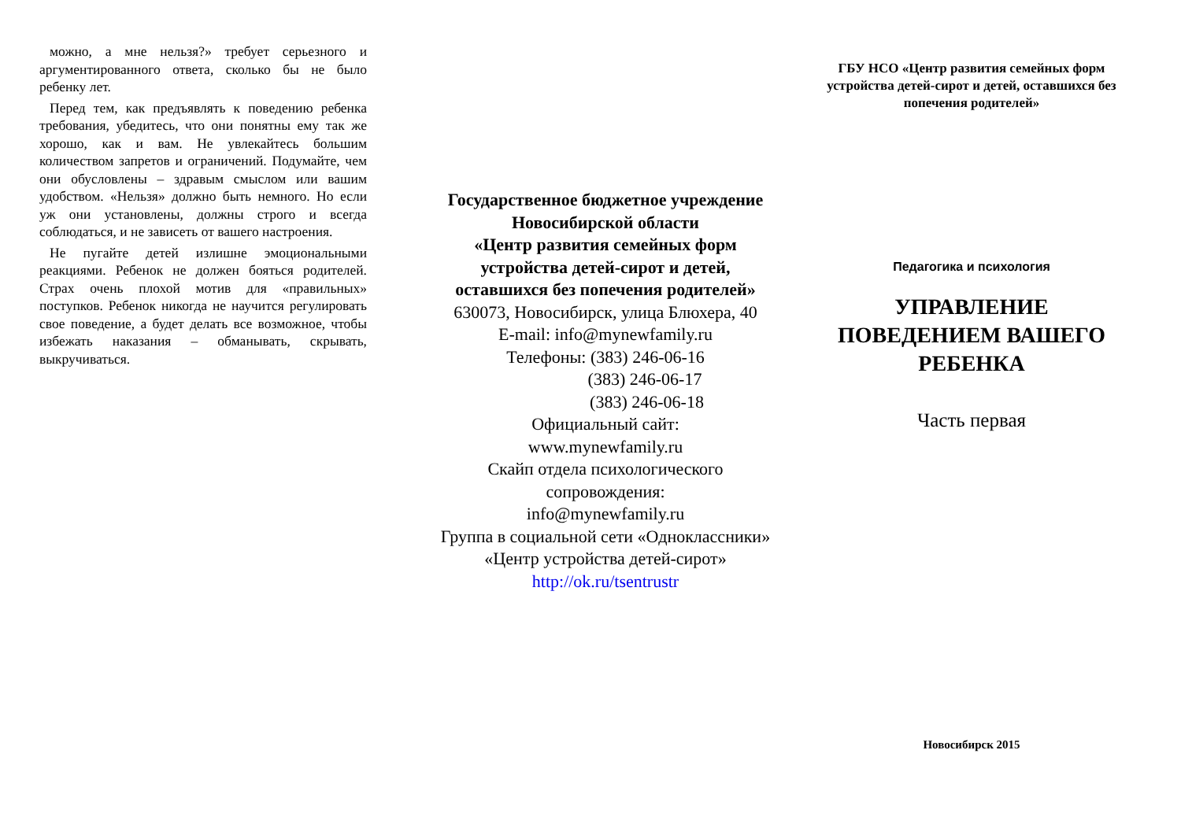можно, а мне нельзя?» требует серьезного и аргументированного ответа, сколько бы не было ребенку лет.
Перед тем, как предъявлять к поведению ребенка требования, убедитесь, что они понятны ему так же хорошо, как и вам. Не увлекайтесь большим количеством запретов и ограничений. Подумайте, чем они обусловлены – здравым смыслом или вашим удобством. «Нельзя» должно быть немного. Но если уж они установлены, должны строго и всегда соблюдаться, и не зависеть от вашего настроения.
Не пугайте детей излишне эмоциональными реакциями. Ребенок не должен бояться родителей. Страх очень плохой мотив для «правильных» поступков. Ребенок никогда не научится регулировать свое поведение, а будет делать все возможное, чтобы избежать наказания – обманывать, скрывать, выкручиваться.
Государственное бюджетное учреждение
Новосибирской области
«Центр развития семейных форм устройства детей-сирот и детей, оставшихся без попечения родителей»
630073, Новосибирск, улица Блюхера, 40
E-mail: info@mynewfamily.ru
Телефоны: (383) 246-06-16
(383) 246-06-17
(383) 246-06-18
Официальный сайт:
www.mynewfamily.ru
Скайп отдела психологического сопровождения:
info@mynewfamily.ru
Группа в социальной сети «Одноклассники»
«Центр устройства детей-сирот»
http://ok.ru/tsentrustr
ГБУ НСО «Центр развития семейных форм устройства детей-сирот и детей, оставшихся без попечения родителей»
Педагогика и психология
УПРАВЛЕНИЕ ПОВЕДЕНИЕМ ВАШЕГО РЕБЕНКА
Часть первая
Новосибирск 2015